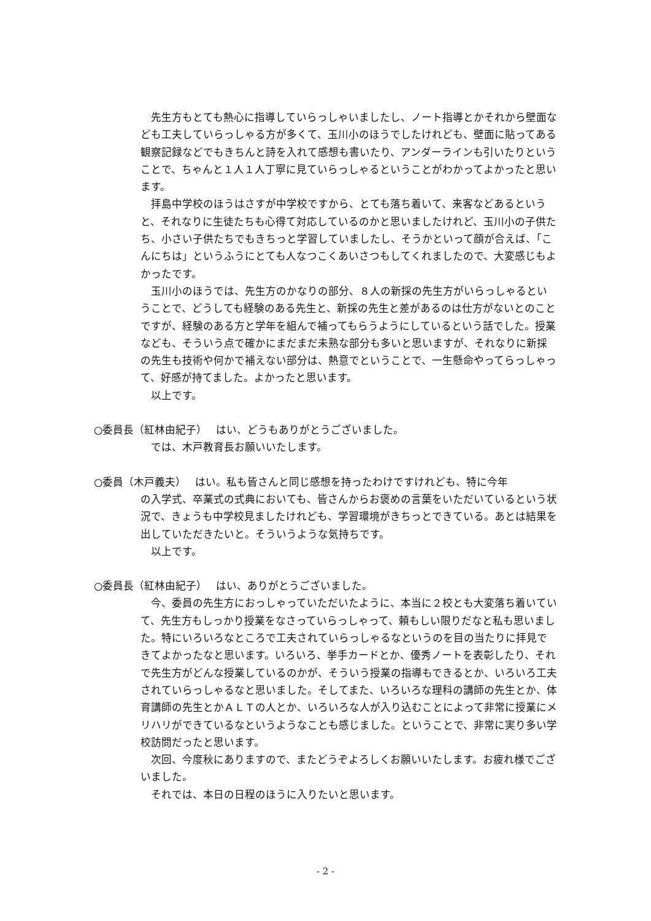先生方もとても熱心に指導していらっしゃいましたし、ノート指導とかそれから壁面なども工夫していらっしゃる方が多くて、玉川小のほうでしたけれども、壁面に貼ってある観察記録などでもきちんと詩を入れて感想も書いたり、アンダーラインも引いたりということで、ちゃんと１人１人丁寧に見ていらっしゃるということがわかってよかったと思います。
　拝島中学校のほうはさすが中学校ですから、とても落ち着いて、来客などあるというと、それなりに生徒たちも心得て対応しているのかと思いましたけれど、玉川小の子供たち、小さい子供たちでもきちっと学習していましたし、そうかといって顔が合えば、「こんにちは」というふうにとても人なつこくあいさつもしてくれましたので、大変感じもよかったです。
　玉川小のほうでは、先生方のかなりの部分、８人の新採の先生方がいらっしゃるということで、どうしても経験のある先生と、新採の先生と差があるのは仕方がないとのことですが、経験のある方と学年を組んで補ってもらうようにしているという話でした。授業なども、そういう点で確かにまだまだ未熟な部分も多いと思いますが、それなりに新採の先生も技術や何かで補えない部分は、熱意でということで、一生懸命やってらっしゃって、好感が持てました。よかったと思います。
　以上です。
○委員長（紅林由紀子）　 はい、どうもありがとうございました。
　では、木戸教育長お願いいたします。
○委員（木戸義夫）　 はい。私も皆さんと同じ感想を持ったわけですけれども、特に今年
の入学式、卒業式の式典においても、皆さんからお褒めの言葉をいただいているという状況で、きょうも中学校見ましたけれども、学習環境がきちっとできている。あとは結果を出していただきたいと。そういうような気持ちです。
　以上です。
○委員長（紅林由紀子）　 はい、ありがとうございました。
　今、委員の先生方におっしゃっていただいたように、本当に２校とも大変落ち着いていて、先生方もしっかり授業をなさっていらっしゃって、頼もしい限りだなと私も思いました。特にいろいろなところで工夫されていらっしゃるなというのを目の当たりに拝見できてよかったなと思います。いろいろ、挙手カードとか、優秀ノートを表彰したり、それで先生方がどんな授業しているのかが、そういう授業の指導もできるとか、いろいろ工夫されていらっしゃるなと思いました。そしてまた、いろいろな理科の講師の先生とか、体育講師の先生とかＡＬＴの人とか、いろいろな人が入り込むことによって非常に授業にメリハリができているなというようなことも感じました。ということで、非常に実り多い学校訪問だったと思います。
　次回、今度秋にありますので、またどうぞよろしくお願いいたします。お疲れ様でございました。
　それでは、本日の日程のほうに入りたいと思います。
- 2 -